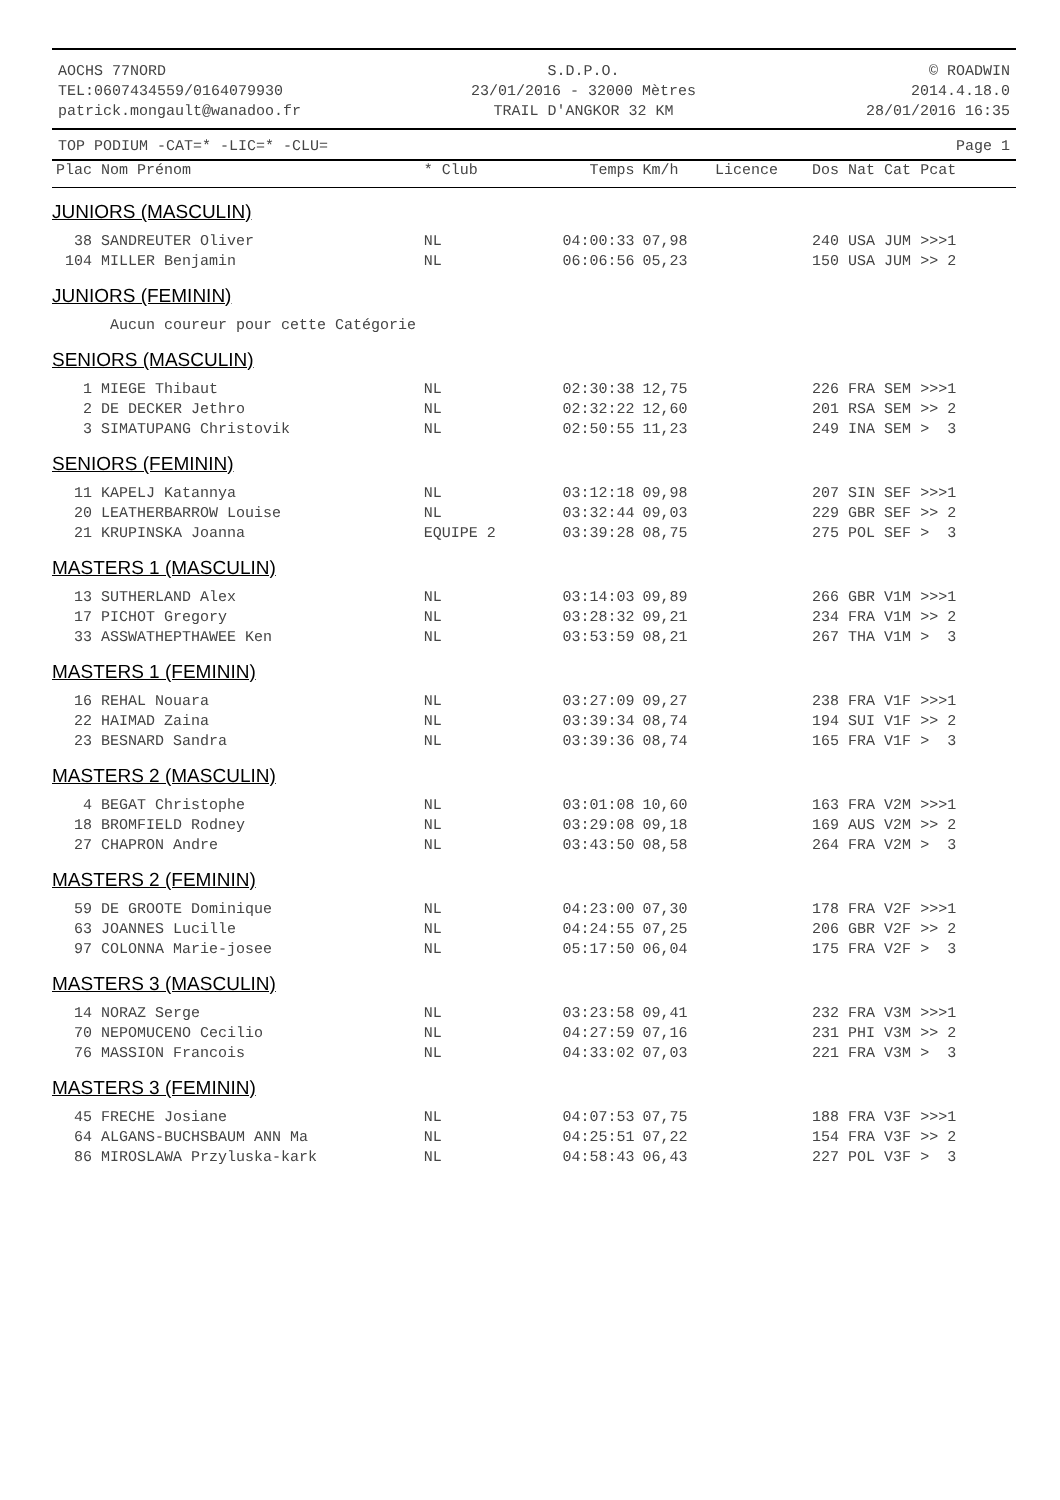AOCHS 77NORD
TEL:0607434559/0164079930
patrick.mongault@wanadoo.fr
S.D.P.O.
23/01/2016 - 32000 Mètres
TRAIL D'ANGKOR 32 KM
© ROADWIN
2014.4.18.0
28/01/2016 16:35
TOP PODIUM -CAT=* -LIC=* -CLU= Page 1
| Plac Nom Prénom | * Club | Temps | Km/h | Licence | Dos Nat Cat Pcat |
| --- | --- | --- | --- | --- | --- |
| JUNIORS (MASCULIN) | | | | | |
| 38 SANDREUTER Oliver | NL | 04:00:33 | 07,98 | | 240 USA JUM >>>1 |
| 104 MILLER Benjamin | NL | 06:06:56 | 05,23 | | 150 USA JUM >> 2 |
| JUNIORS (FEMININ) | | | | | |
| Aucun coureur pour cette Catégorie | | | | | |
| SENIORS (MASCULIN) | | | | | |
| 1 MIEGE Thibaut | NL | 02:30:38 | 12,75 | | 226 FRA SEM >>>1 |
| 2 DE DECKER Jethro | NL | 02:32:22 | 12,60 | | 201 RSA SEM >> 2 |
| 3 SIMATUPANG Christovik | NL | 02:50:55 | 11,23 | | 249 INA SEM > 3 |
| SENIORS (FEMININ) | | | | | |
| 11 KAPELJ Katannya | NL | 03:12:18 | 09,98 | | 207 SIN SEF >>>1 |
| 20 LEATHERBARROW Louise | NL | 03:32:44 | 09,03 | | 229 GBR SEF >> 2 |
| 21 KRUPINSKA Joanna | EQUIPE 2 | 03:39:28 | 08,75 | | 275 POL SEF > 3 |
| MASTERS 1 (MASCULIN) | | | | | |
| 13 SUTHERLAND Alex | NL | 03:14:03 | 09,89 | | 266 GBR V1M >>>1 |
| 17 PICHOT Gregory | NL | 03:28:32 | 09,21 | | 234 FRA V1M >> 2 |
| 33 ASSWATHEPTHAWEE Ken | NL | 03:53:59 | 08,21 | | 267 THA V1M > 3 |
| MASTERS 1 (FEMININ) | | | | | |
| 16 REHAL Nouara | NL | 03:27:09 | 09,27 | | 238 FRA V1F >>>1 |
| 22 HAIMAD Zaina | NL | 03:39:34 | 08,74 | | 194 SUI V1F >> 2 |
| 23 BESNARD Sandra | NL | 03:39:36 | 08,74 | | 165 FRA V1F > 3 |
| MASTERS 2 (MASCULIN) | | | | | |
| 4 BEGAT Christophe | NL | 03:01:08 | 10,60 | | 163 FRA V2M >>>1 |
| 18 BROMFIELD Rodney | NL | 03:29:08 | 09,18 | | 169 AUS V2M >> 2 |
| 27 CHAPRON Andre | NL | 03:43:50 | 08,58 | | 264 FRA V2M > 3 |
| MASTERS 2 (FEMININ) | | | | | |
| 59 DE GROOTE Dominique | NL | 04:23:00 | 07,30 | | 178 FRA V2F >>>1 |
| 63 JOANNES Lucille | NL | 04:24:55 | 07,25 | | 206 GBR V2F >> 2 |
| 97 COLONNA Marie-josee | NL | 05:17:50 | 06,04 | | 175 FRA V2F > 3 |
| MASTERS 3 (MASCULIN) | | | | | |
| 14 NORAZ Serge | NL | 03:23:58 | 09,41 | | 232 FRA V3M >>>1 |
| 70 NEPOMUCENO Cecilio | NL | 04:27:59 | 07,16 | | 231 PHI V3M >> 2 |
| 76 MASSION Francois | NL | 04:33:02 | 07,03 | | 221 FRA V3M > 3 |
| MASTERS 3 (FEMININ) | | | | | |
| 45 FRECHE Josiane | NL | 04:07:53 | 07,75 | | 188 FRA V3F >>>1 |
| 64 ALGANS-BUCHSBAUM ANN Ma | NL | 04:25:51 | 07,22 | | 154 FRA V3F >> 2 |
| 86 MIROSLAWA Przyluska-kark | NL | 04:58:43 | 06,43 | | 227 POL V3F > 3 |